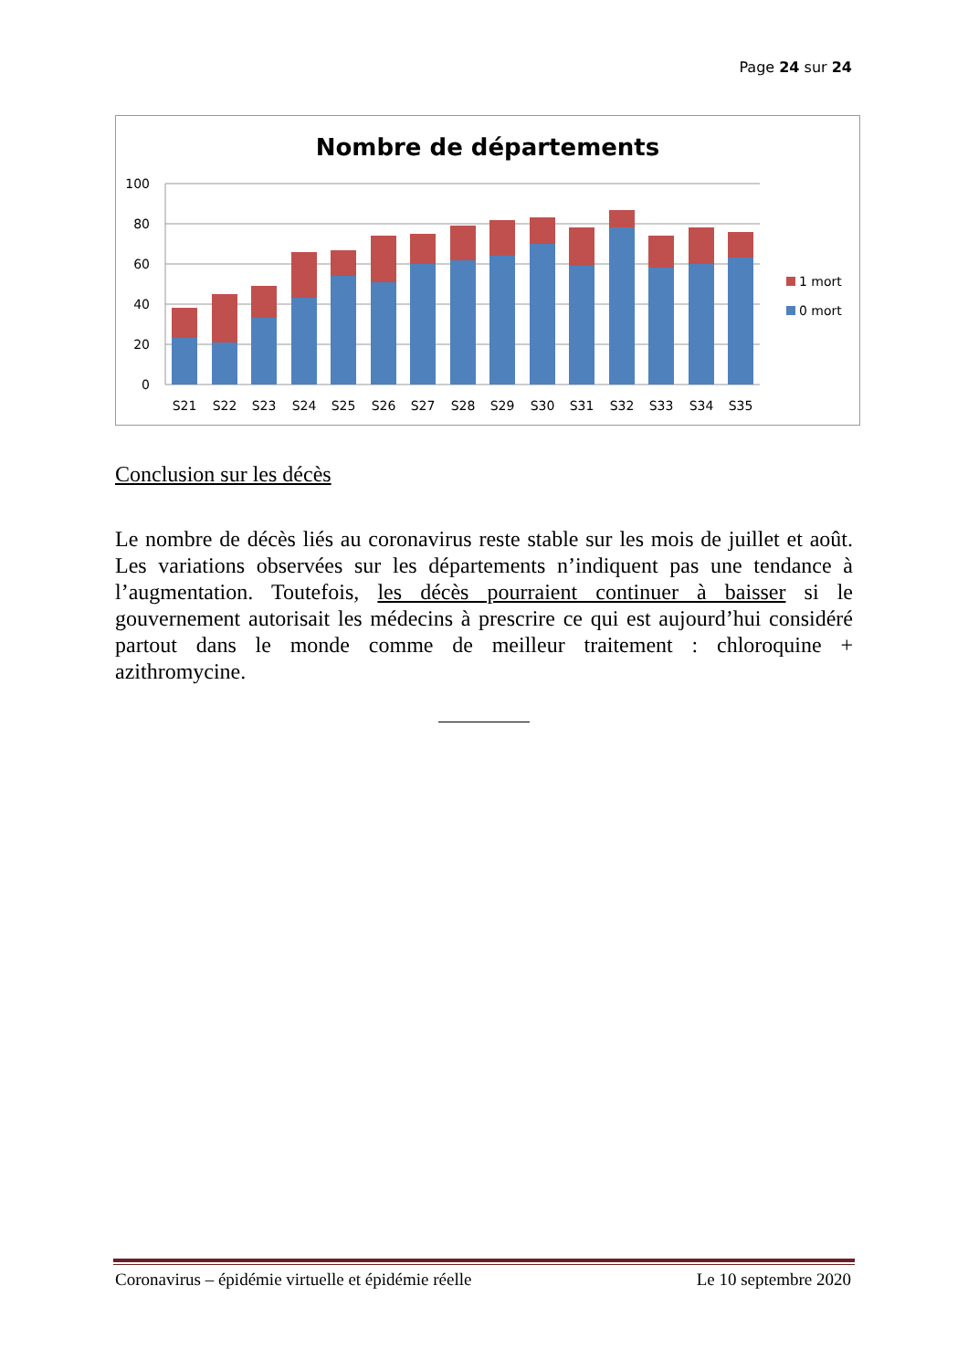Page 24 sur 24
Nombre de départements
100
80
60
40
20
0
S21
S22
S23
S24
S25
S26
S27
S28
S29
S30
S31
S32
S33
S34
S35
1 mort
0 mort
Conclusion sur les décès
Le nombre de décès liés au coronavirus reste stable sur les mois de juillet et août. Les variations observées sur les départements n’indiquent pas une tendance à l’augmentation. Toutefois, les décès pourraient continuer à baisser si le gouvernement autorisait les médecins à prescrire ce qui est aujourd’hui considéré partout dans le monde comme de meilleur traitement : chloroquine + azithromycine.
Coronavirus – épidémie virtuelle et épidémie réelle Le 10 septembre 2020